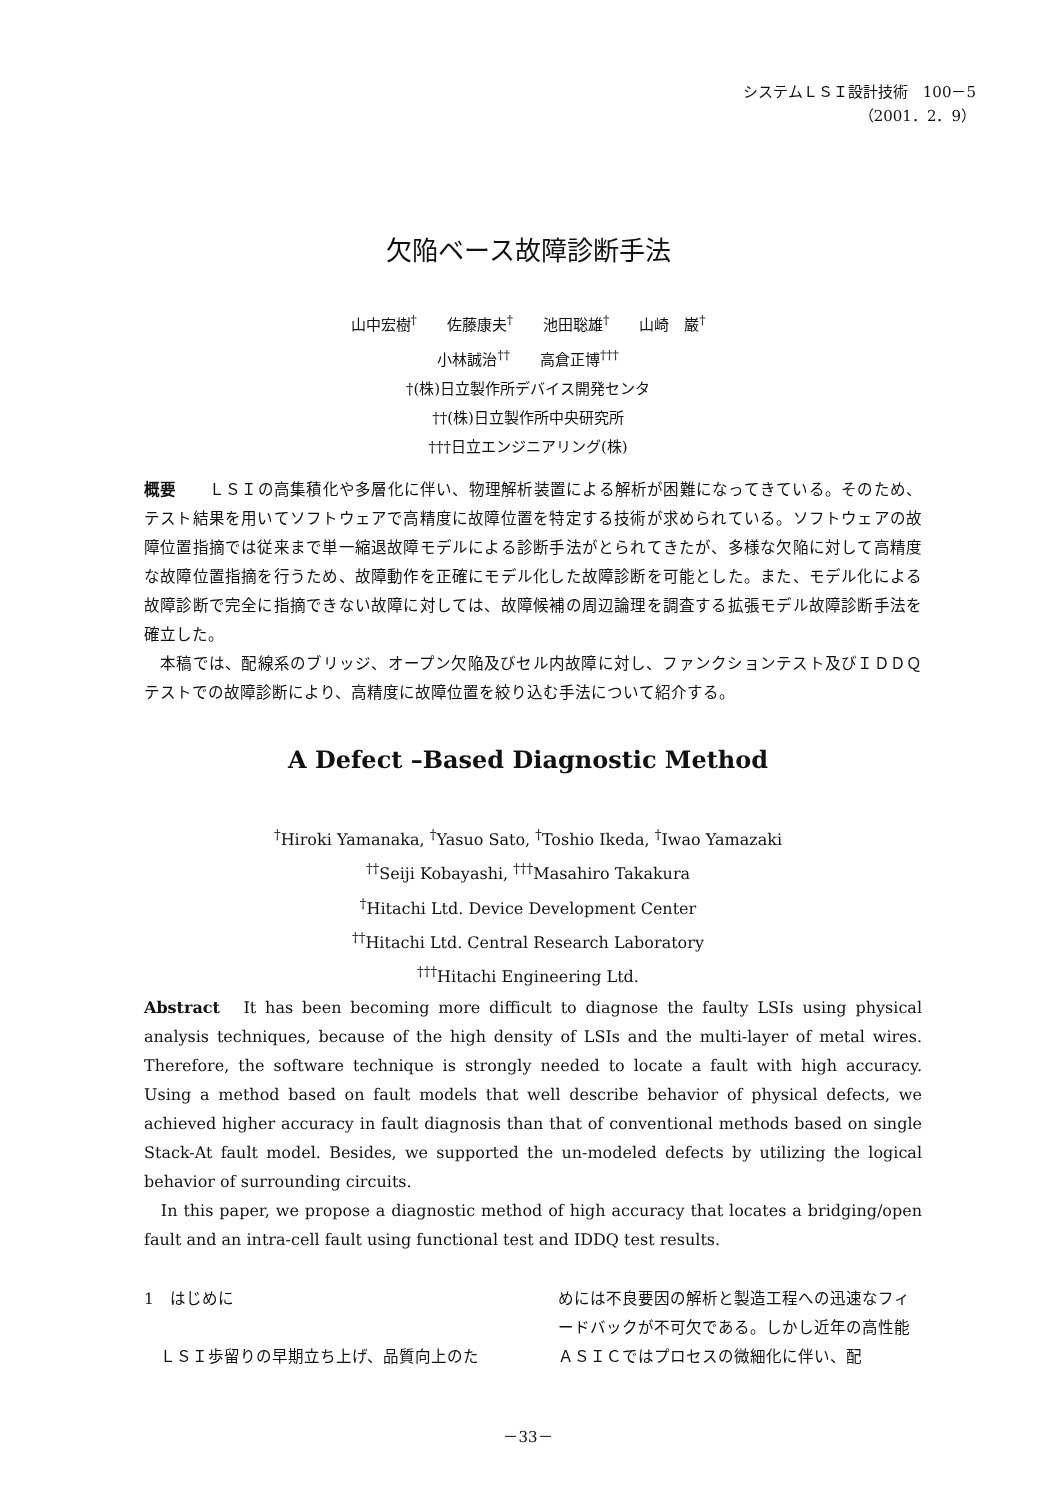システムＬＳＩ設計技術　100－5
（2001．2．9）
欠陥ベース故障診断手法
山中宏樹<sup>†</sup>　　佐藤康夫<sup>†</sup>　　池田聡雄<sup>†</sup>　　山崎　巌<sup>†</sup>
小林誠治<sup>††</sup>　　高倉正博<sup>†††</sup>
†(株)日立製作所デバイス開発センタ
††(株)日立製作所中央研究所
†††日立エンジニアリング(株)
概要　　ＬＳＩの高集積化や多層化に伴い、物理解析装置による解析が困難になってきている。そのため、テスト結果を用いてソフトウェアで高精度に故障位置を特定する技術が求められている。ソフトウェアの故障位置指摘では従来まで単一縮退故障モデルによる診断手法がとられてきたが、多様な欠陥に対して高精度な故障位置指摘を行うため、故障動作を正確にモデル化した故障診断を可能とした。また、モデル化による故障診断で完全に指摘できない故障に対しては、故障候補の周辺論理を調査する拡張モデル故障診断手法を確立した。
　本稿では、配線系のブリッジ、オープン欠陥及びセル内故障に対し、ファンクションテスト及びＩＤＤＱテストでの故障診断により、高精度に故障位置を絞り込む手法について紹介する。
A Defect –Based Diagnostic Method
<sup>†</sup> Hiroki Yamanaka, <sup>†</sup>Yasuo Sato, <sup>†</sup>Toshio Ikeda, <sup>†</sup>Iwao Yamazaki
<sup>††</sup> Seiji Kobayashi, <sup>†††</sup>Masahiro Takakura
<sup>†</sup> Hitachi Ltd. Device Development Center
<sup>††</sup> Hitachi Ltd. Central Research Laboratory
<sup>†††</sup> Hitachi Engineering Ltd.
Abstract　It has been becoming more difficult to diagnose the faulty LSIs using physical analysis techniques, because of the high density of LSIs and the multi-layer of metal wires. Therefore, the software technique is strongly needed to locate a fault with high accuracy. Using a method based on fault models that well describe behavior of physical defects, we achieved higher accuracy in fault diagnosis than that of conventional methods based on single Stack-At fault model. Besides, we supported the un-modeled defects by utilizing the logical behavior of surrounding circuits.
　In this paper, we propose a diagnostic method of high accuracy that locates a bridging/open fault and an intra-cell fault using functional test and IDDQ test results.
1　はじめに
　ＬＳＩ歩留りの早期立ち上げ、品質向上のた
めには不良要因の解析と製造工程への迅速なフィードバックが不可欠である。しかし近年の高性能ＡＳＩＣではプロセスの微細化に伴い、配
－33－